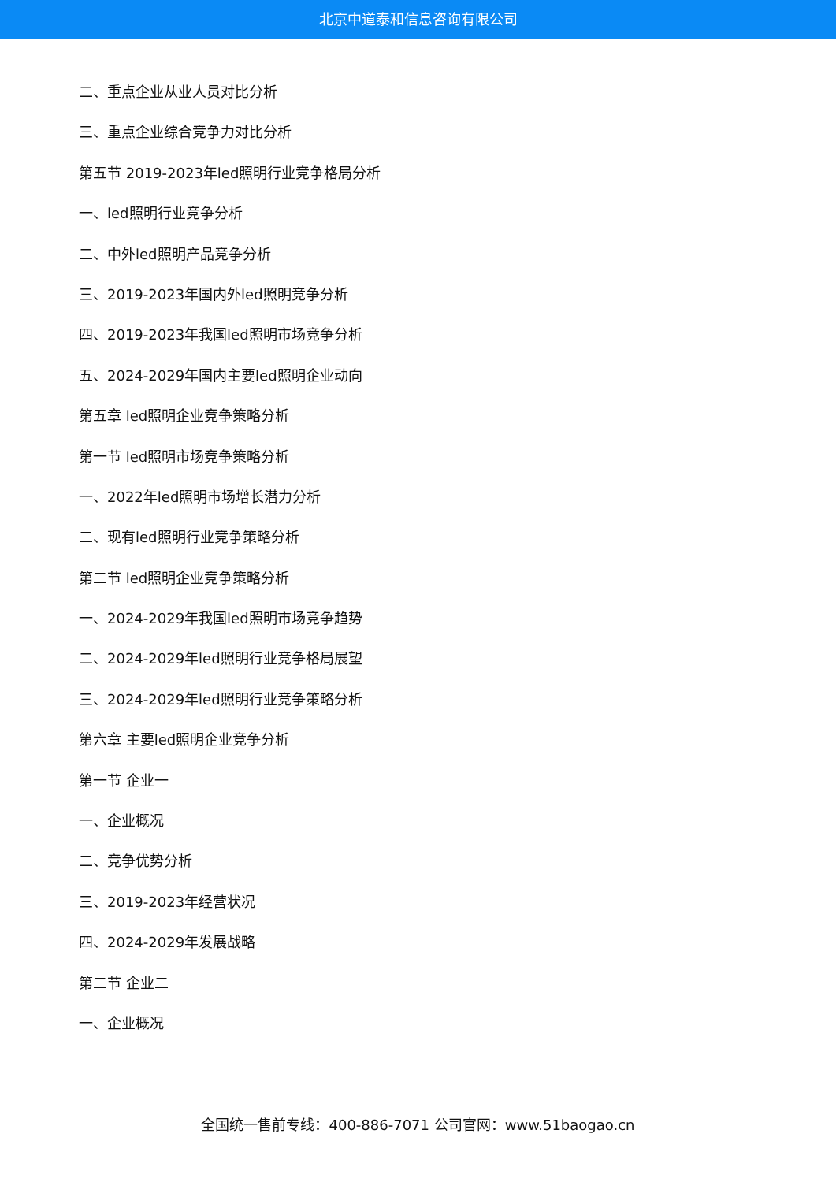北京中道泰和信息咨询有限公司
二、重点企业从业人员对比分析
三、重点企业综合竞争力对比分析
第五节 2019-2023年led照明行业竞争格局分析
一、led照明行业竞争分析
二、中外led照明产品竞争分析
三、2019-2023年国内外led照明竞争分析
四、2019-2023年我国led照明市场竞争分析
五、2024-2029年国内主要led照明企业动向
第五章 led照明企业竞争策略分析
第一节 led照明市场竞争策略分析
一、2022年led照明市场增长潜力分析
二、现有led照明行业竞争策略分析
第二节 led照明企业竞争策略分析
一、2024-2029年我国led照明市场竞争趋势
二、2024-2029年led照明行业竞争格局展望
三、2024-2029年led照明行业竞争策略分析
第六章 主要led照明企业竞争分析
第一节 企业一
一、企业概况
二、竞争优势分析
三、2019-2023年经营状况
四、2024-2029年发展战略
第二节 企业二
一、企业概况
全国统一售前专线：400-886-7071 公司官网：www.51baogao.cn